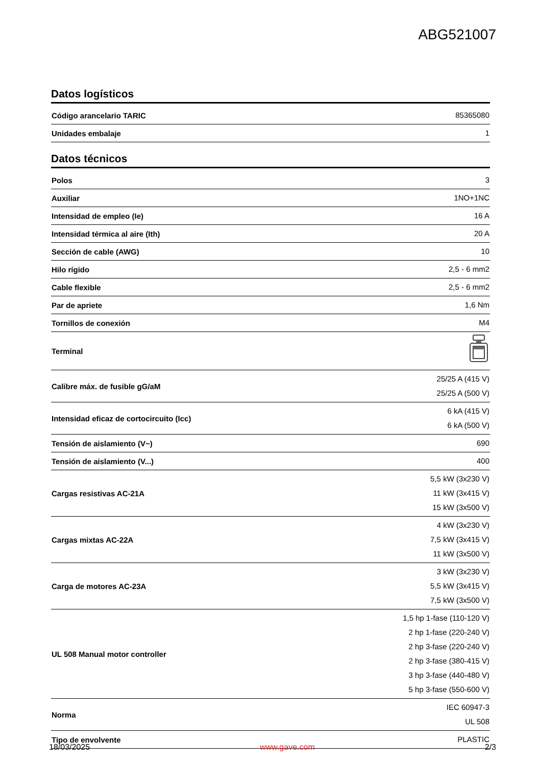ABG521007
Datos logísticos
| Código arancelario TARIC | 85365080 |
| Unidades embalaje | 1 |
Datos técnicos
| Polos | 3 |
| Auxiliar | 1NO+1NC |
| Intensidad de empleo (Ie) | 16 A |
| Intensidad térmica al aire (Ith) | 20 A |
| Sección de cable (AWG) | 10 |
| Hilo rígido | 2,5 - 6 mm2 |
| Cable flexible | 2,5 - 6 mm2 |
| Par de apriete | 1,6 Nm |
| Tornillos de conexión | M4 |
| Terminal | |
| Calibre máx. de fusible gG/aM | 25/25 A (415 V) 25/25 A (500 V) |
| Intensidad eficaz de cortocircuito (Icc) | 6 kA (415 V) 6 kA (500 V) |
| Tensión de aislamiento (V~) | 690 |
| Tensión de aislamiento (V...) | 400 |
| Cargas resistivas AC-21A | 5,5 kW (3x230 V) 11 kW (3x415 V) 15 kW (3x500 V) |
| Cargas mixtas AC-22A | 4 kW (3x230 V) 7,5 kW (3x415 V) 11 kW (3x500 V) |
| Carga de motores AC-23A | 3 kW (3x230 V) 5,5 kW (3x415 V) 7,5 kW (3x500 V) |
| UL 508 Manual motor controller | 1,5 hp 1-fase (110-120 V) 2 hp 1-fase (220-240 V) 2 hp 3-fase (220-240 V) 2 hp 3-fase (380-415 V) 3 hp 3-fase (440-480 V) 5 hp 3-fase (550-600 V) |
| Norma | IEC 60947-3 UL 508 |
| Tipo de envolvente | PLASTIC |
18/03/2025 www.gave.com 2/3